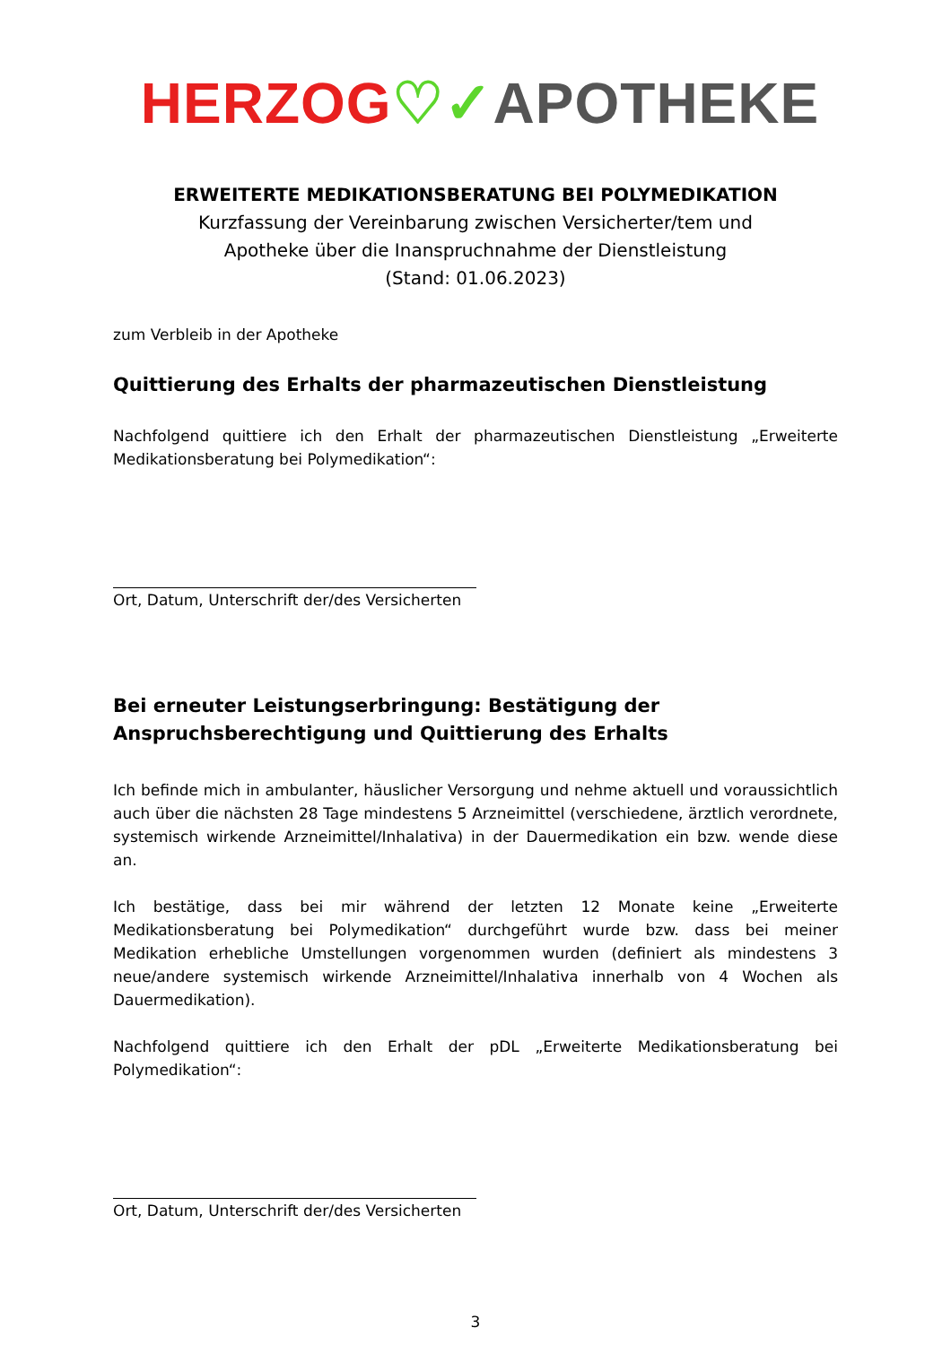HERZOG♡✓APOTHEKE
ERWEITERTE MEDIKATIONSBERATUNG BEI POLYMEDIKATION
Kurzfassung der Vereinbarung zwischen Versicherter/tem und
Apotheke über die Inanspruchnahme der Dienstleistung
(Stand: 01.06.2023)
zum Verbleib in der Apotheke
Quittierung des Erhalts der pharmazeutischen Dienstleistung
Nachfolgend quittiere ich den Erhalt der pharmazeutischen Dienstleistung „Erweiterte Medikationsberatung bei Polymedikation“:
Ort, Datum, Unterschrift der/des Versicherten
Bei erneuter Leistungserbringung: Bestätigung der Anspruchsberechtigung und Quittierung des Erhalts
Ich befinde mich in ambulanter, häuslicher Versorgung und nehme aktuell und voraussichtlich auch über die nächsten 28 Tage mindestens 5 Arzneimittel (verschiedene, ärztlich verordnete, systemisch wirkende Arzneimittel/Inhalativa) in der Dauermedikation ein bzw. wende diese an.
Ich bestätige, dass bei mir während der letzten 12 Monate keine „Erweiterte Medikationsberatung bei Polymedikation“ durchgeführt wurde bzw. dass bei meiner Medikation erhebliche Umstellungen vorgenommen wurden (definiert als mindestens 3 neue/andere systemisch wirkende Arzneimittel/Inhalativa innerhalb von 4 Wochen als Dauermedikation).
Nachfolgend quittiere ich den Erhalt der pDL „Erweiterte Medikationsberatung bei Polymedikation“:
Ort, Datum, Unterschrift der/des Versicherten
3